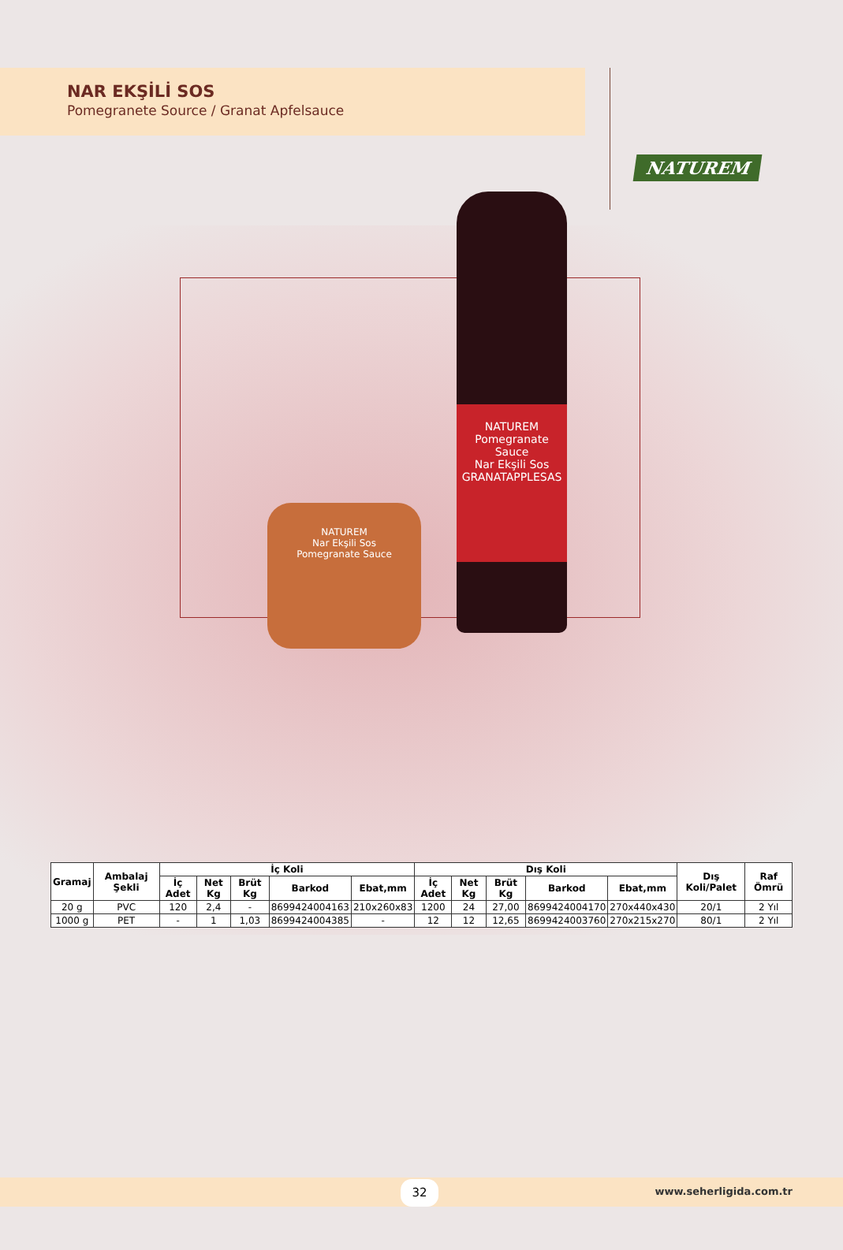NAR EKŞİLİ SOS
Pomegranete Source / Granat Apfelsauce
NATUREM
NATUREM
Nar Ekşili Sos
Pomegranate Sauce
NATUREM
Pomegranate Sauce
Nar Ekşili Sos
GRANATAPPLESAS
| Gramaj | Ambalaj Şekli | İç Koli | | | | | Dış Koli | | | | | Dış Koli/Palet | Raf Ömrü |
| --- | --- | --- | --- | --- | --- | --- | --- | --- | --- | --- | --- | --- | --- |
| | | İç Adet | Net Kg | Brüt Kg | Barkod | Ebat,mm | İç Adet | Net Kg | Brüt Kg | Barkod | Ebat,mm | | |
| 20 g | PVC | 120 | 2,4 | - | 8699424004163 | 210x260x83 | 1200 | 24 | 27,00 | 8699424004170 | 270x440x430 | 20/1 | 2 Yıl |
| 1000 g | PET | - | 1 | 1,03 | 8699424004385 | - | 12 | 12 | 12,65 | 8699424003760 | 270x215x270 | 80/1 | 2 Yıl |
32 www.seherligida.com.tr